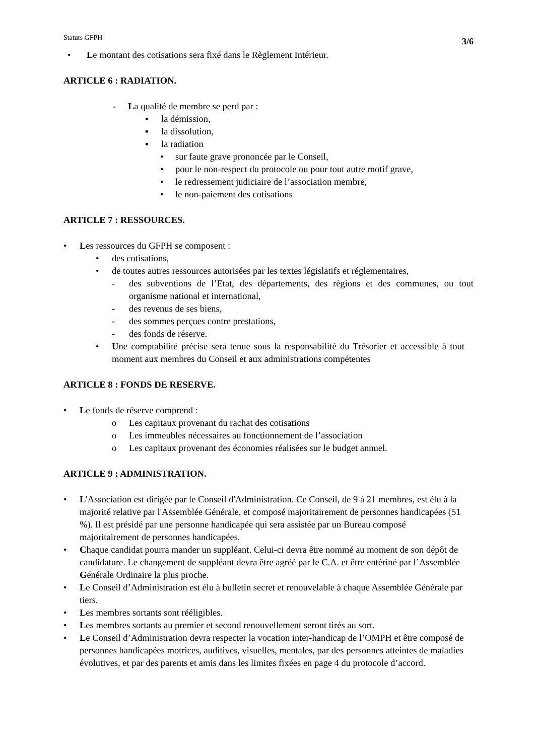Statuts GFPH 3/6
• Le montant des cotisations sera fixé dans le Règlement Intérieur.
ARTICLE 6 : RADIATION.
- La qualité de membre se perd par :
▪ la démission,
▪ la dissolution,
▪ la radiation
• sur faute grave prononcée par le Conseil,
• pour le non-respect du protocole ou pour tout autre motif grave,
• le redressement judiciaire de l’association membre,
• le non-paiement des cotisations
ARTICLE 7 : RESSOURCES.
• Les ressources du GFPH se composent :
• des cotisations,
• de toutes autres ressources autorisées par les textes législatifs et réglementaires,
- des subventions de l’Etat, des départements, des régions et des communes, ou tout organisme national et international,
- des revenus de ses biens,
- des sommes perçues contre prestations,
- des fonds de réserve.
• Une comptabilité précise sera tenue sous la responsabilité du Trésorier et accessible à tout moment aux membres du Conseil et aux administrations compétentes
ARTICLE 8 : FONDS DE RESERVE.
• Le fonds de réserve comprend :
o Les capitaux provenant du rachat des cotisations
o Les immeubles nécessaires au fonctionnement de l’association
o Les capitaux provenant des économies réalisées sur le budget annuel.
ARTICLE 9 : ADMINISTRATION.
• L'Association est dirigée par le Conseil d'Administration. Ce Conseil, de 9 à 21 membres, est élu à la majorité relative par l'Assemblée Générale, et composé majoritairement de personnes handicapées (51 %). Il est présidé par une personne handicapée qui sera assistée par un Bureau composé majoritairement de personnes handicapées.
• Chaque candidat pourra mander un suppléant. Celui-ci devra être nommé au moment de son dépôt de candidature. Le changement de suppléant devra être agréé par le C.A. et être entériné par l’Assemblée Générale Ordinaire la plus proche.
• Le Conseil d’Administration est élu à bulletin secret et renouvelable à chaque Assemblée Générale par tiers.
• Les membres sortants sont rééligibles.
• Les membres sortants au premier et second renouvellement seront tirés au sort.
• Le Conseil d’Administration devra respecter la vocation inter-handicap de l’OMPH et être composé de personnes handicapées motrices, auditives, visuelles, mentales, par des personnes atteintes de maladies évolutives, et par des parents et amis dans les limites fixées en page 4 du protocole d’accord.